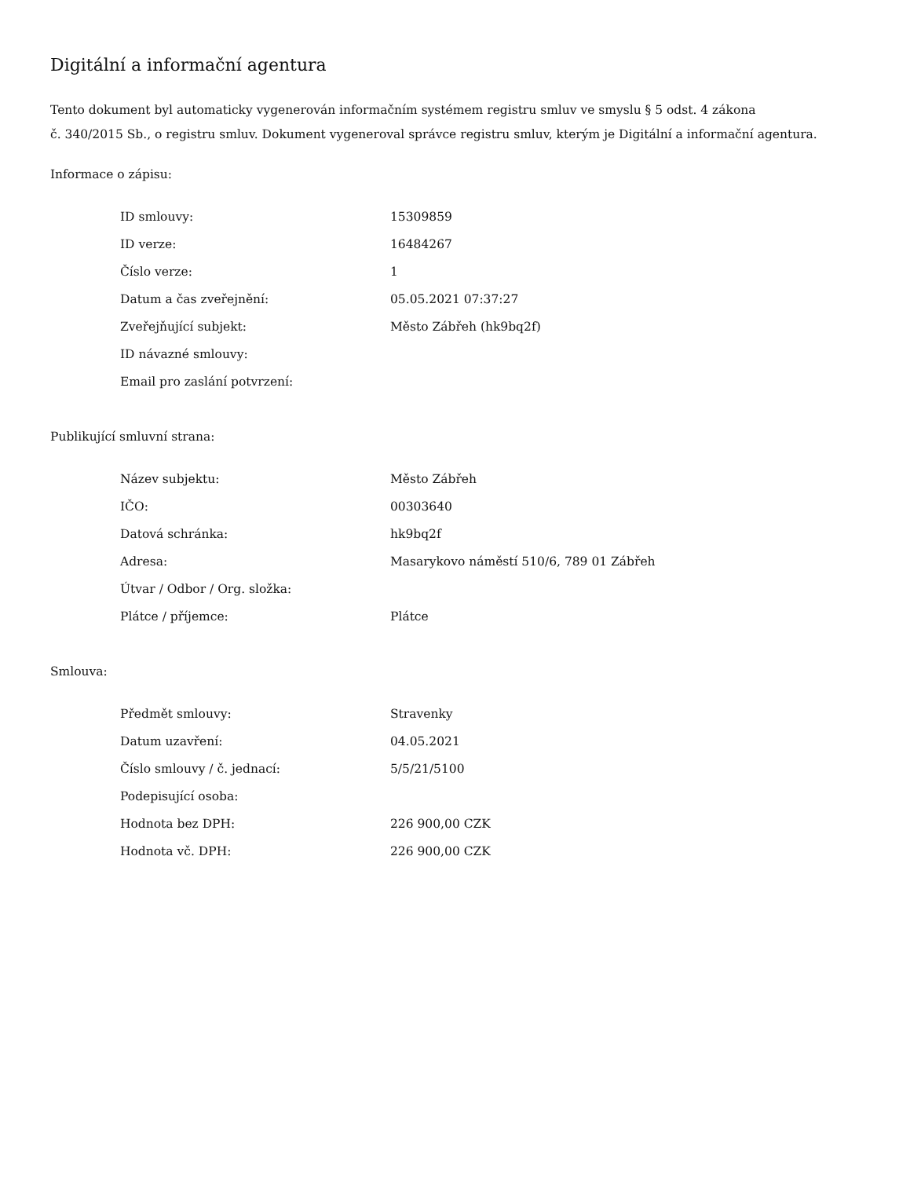Digitální a informační agentura
Tento dokument byl automaticky vygenerován informačním systémem registru smluv ve smyslu § 5 odst. 4 zákona
č. 340/2015 Sb., o registru smluv. Dokument vygeneroval správce registru smluv, kterým je Digitální a informační agentura.
Informace o zápisu:
| ID smlouvy: | 15309859 |
| ID verze: | 16484267 |
| Číslo verze: | 1 |
| Datum a čas zveřejnění: | 05.05.2021 07:37:27 |
| Zveřejňující subjekt: | Město Zábřeh (hk9bq2f) |
| ID návazné smlouvy: | |
| Email pro zaslání potvrzení: | |
Publikující smluvní strana:
| Název subjektu: | Město Zábřeh |
| IČO: | 00303640 |
| Datová schránka: | hk9bq2f |
| Adresa: | Masarykovo náměstí 510/6, 789 01 Zábřeh |
| Útvar / Odbor / Org. složka: | |
| Plátce / příjemce: | Plátce |
Smlouva:
| Předmět smlouvy: | Stravenky |
| Datum uzavření: | 04.05.2021 |
| Číslo smlouvy / č. jednací: | 5/5/21/5100 |
| Podepisující osoba: | |
| Hodnota bez DPH: | 226 900,00 CZK |
| Hodnota vč. DPH: | 226 900,00 CZK |